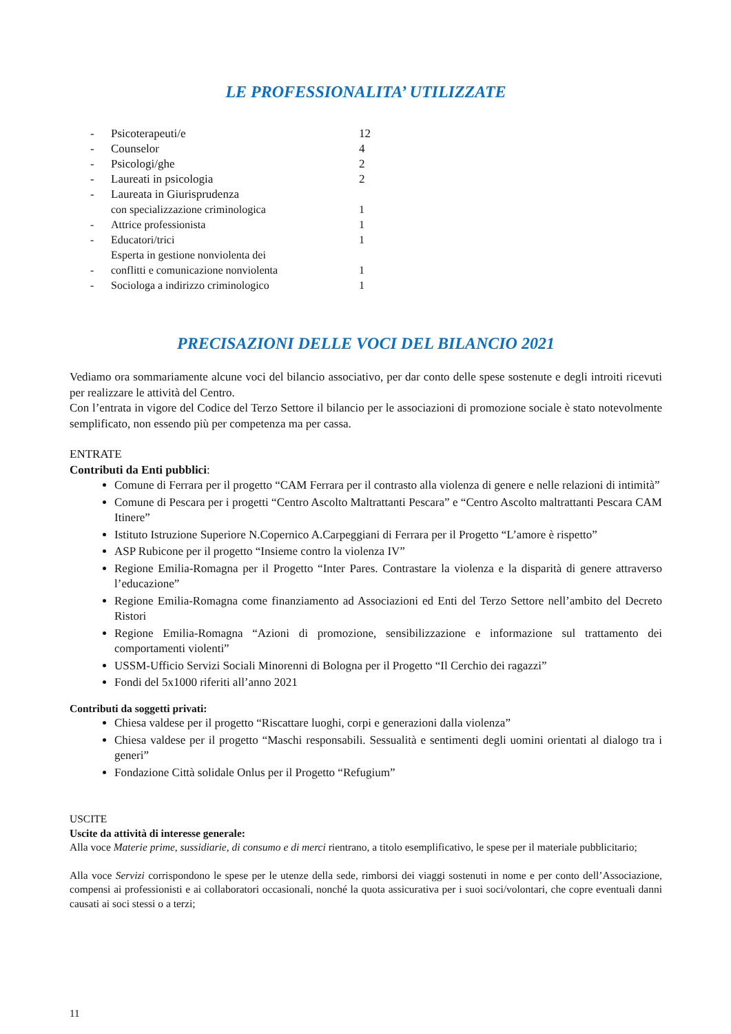LE PROFESSIONALITA’ UTILIZZATE
| - | Psicoterapeuti/e | 12 |
| - | Counselor | 4 |
| - | Psicologi/ghe | 2 |
| - | Laureati in psicologia | 2 |
| - | Laureata in Giurisprudenza | |
| | con specializzazione criminologica | 1 |
| - | Attrice professionista | 1 |
| - | Educatori/trici | 1 |
| - | Esperta in gestione nonviolenta dei conflitti e comunicazione nonviolenta | 1 |
| - | Sociologa a indirizzo criminologico | 1 |
PRECISAZIONI DELLE VOCI DEL BILANCIO 2021
Vediamo ora sommariamente alcune voci del bilancio associativo, per dar conto delle spese sostenute e degli introiti ricevuti per realizzare le attività del Centro.
Con l’entrata in vigore del Codice del Terzo Settore il bilancio per le associazioni di promozione sociale è stato notevolmente semplificato, non essendo più per competenza ma per cassa.
ENTRATE
Contributi da Enti pubblici:
Comune di Ferrara per il progetto “CAM Ferrara per il contrasto alla violenza di genere e nelle relazioni di intimità”
Comune di Pescara per i progetti “Centro Ascolto Maltrattanti Pescara” e “Centro Ascolto maltrattanti Pescara CAM Itinere”
Istituto Istruzione Superiore N.Copernico A.Carpeggiani di Ferrara per il Progetto “L’amore è rispetto”
ASP Rubicone per il progetto “Insieme contro la violenza IV”
Regione Emilia-Romagna per il Progetto “Inter Pares. Contrastare la violenza e la disparità di genere attraverso l’educazione”
Regione Emilia-Romagna come finanziamento ad Associazioni ed Enti del Terzo Settore nell’ambito del Decreto Ristori
Regione Emilia-Romagna “Azioni di promozione, sensibilizzazione e informazione sul trattamento dei comportamenti violenti”
USSM-Ufficio Servizi Sociali Minorenni di Bologna per il Progetto “Il Cerchio dei ragazzi”
Fondi del 5x1000 riferiti all’anno 2021
Contributi da soggetti privati:
Chiesa valdese per il progetto “Riscattare luoghi, corpi e generazioni dalla violenza”
Chiesa valdese per il progetto “Maschi responsabili. Sessualità e sentimenti degli uomini orientati al dialogo tra i generi”
Fondazione Città solidale Onlus per il Progetto “Refugium”
USCITE
Uscite da attività di interesse generale:
Alla voce Materie prime, sussidiarie, di consumo e di merci rientrano, a titolo esemplificativo, le spese per il materiale pubblicitario;
Alla voce Servizi corrispondono le spese per le utenze della sede, rimborsi dei viaggi sostenuti in nome e per conto dell’Associazione, compensi ai professionisti e ai collaboratori occasionali, nonché la quota assicurativa per i suoi soci/volontari, che copre eventuali danni causati ai soci stessi o a terzi;
11